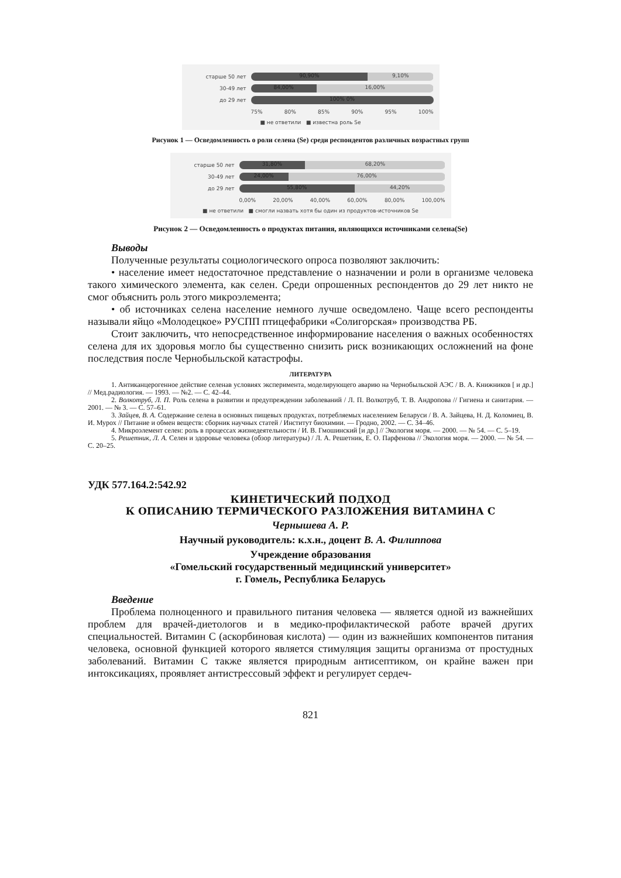старше 50 лет
90,90% 9,10%
30-49 лет
84,00% 16,00%
до 29 лет
100% 0%
75% 80% 85% 90% 95% 100%
■ не ответили ■ известна роль Se
Рисунок 1 — Осведомленность о роли селена (Se) среди респондентов различных возрастных групп
старше 50 лет
31,80% 68,20%
30-49 лет
24,00% 76,00%
до 29 лет
55,80% 44,20%
0,00% 20,00% 40,00% 60,00% 80,00% 100,00%
■ не ответили ■ смогли назвать хотя бы один из продуктов-источников Se
Рисунок 2 — Осведомленность о продуктах питания, являющихся источниками селена(Se)
Выводы
Полученные результаты социологического опроса позволяют заключить:
• население имеет недостаточное представление о назначении и роли в организме человека такого химического элемента, как селен. Среди опрошенных респондентов до 29 лет никто не смог объяснить роль этого микроэлемента;
• об источниках селена население немного лучше осведомлено. Чаще всего респонденты называли яйцо «Молодецкое» РУСПП птицефабрики «Солигорская» производства РБ.
Стоит заключить, что непосредственное информирование населения о важных особенностях селена для их здоровья могло бы существенно снизить риск возникающих осложнений на фоне последствия после Чернобыльской катастрофы.
ЛИТЕРАТУРА
1. Антиканцерогенное действие селенав условиях эксперимента, моделирующего аварию на Чернобыльской АЭС / В. А. Книжников [ и др.] // Мед.радиология. — 1993. — №2. — С. 42–44.
2. Волкотруб, Л. П. Роль селена в развитии и предупреждении заболеваний / Л. П. Волкотруб, Т. В. Андропова // Гигиена и санитария. — 2001. — № 3. — С. 57–61.
3. Зайцев, В. А. Содержание селена в основных пищевых продуктах, потребляемых населением Беларуси / В. А. Зайцева, Н. Д. Коломиец, В. И. Мурох // Питание и обмен веществ: сборник научных статей / Институт биохимии. — Гродно, 2002. — С. 34–46.
4. Микроэлемент селен: роль в процессах жизнедеятельности / И. В. Гмошинский [и др.] // Экология моря. — 2000. — № 54. — С. 5–19.
5. Решетник, Л. А. Селен и здоровье человека (обзор литературы) / Л. А. Решетник, Е. О. Парфенова // Экология моря. — 2000. — № 54. — С. 20–25.
УДК 577.164.2:542.92
КИНЕТИЧЕСКИЙ ПОДХОД
К ОПИСАНИЮ ТЕРМИЧЕСКОГО РАЗЛОЖЕНИЯ ВИТАМИНА С
Чернышева А. Р.
Научный руководитель: к.х.н., доцент В. А. Филиппова
Учреждение образования
«Гомельский государственный медицинский университет»
г. Гомель, Республика Беларусь
Введение
Проблема полноценного и правильного питания человека — является одной из важнейших проблем для врачей-диетологов и в медико-профилактической работе врачей других специальностей. Витамин С (аскорбиновая кислота) — один из важнейших компонентов питания человека, основной функцией которого является стимуляция защиты организма от простудных заболеваний. Витамин С также является природным антисептиком, он крайне важен при интоксикациях, проявляет антистрессовый эффект и регулирует сердеч-
821